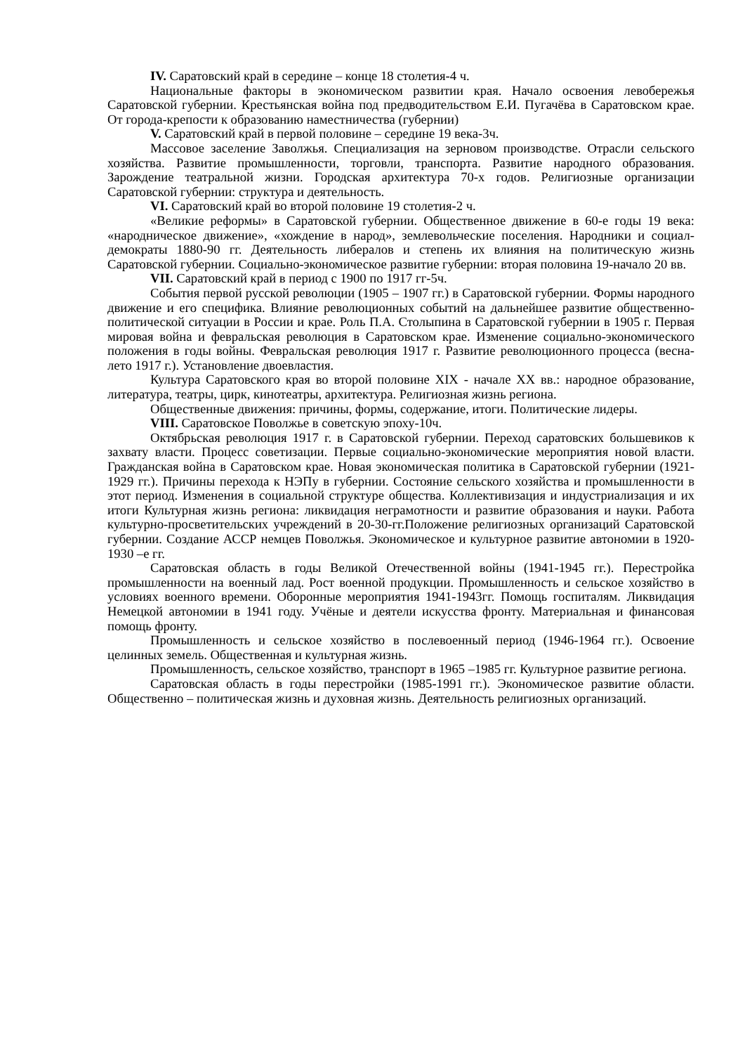IV. Саратовский край в середине – конце 18 столетия-4 ч.
Национальные факторы в экономическом развитии края. Начало освоения левобережья Саратовской губернии. Крестьянская война под предводительством Е.И. Пугачёва в Саратовском крае. От города-крепости к образованию наместничества (губернии)
V. Саратовский край в первой половине – середине 19 века-3ч.
Массовое заселение Заволжья. Специализация на зерновом производстве. Отрасли сельского хозяйства. Развитие промышленности, торговли, транспорта. Развитие народного образования. Зарождение театральной жизни. Городская архитектура 70-х годов. Религиозные организации Саратовской губернии: структура и деятельность.
VI. Саратовский край во второй половине 19 столетия-2 ч.
«Великие реформы» в Саратовской губернии. Общественное движение в 60-е годы 19 века: «народническое движение», «хождение в народ», землевольческие поселения. Народники и социал-демократы 1880-90 гг. Деятельность либералов и степень их влияния на политическую жизнь Саратовской губернии. Социально-экономическое развитие губернии: вторая половина 19-начало 20 вв.
VII. Саратовский край в период с 1900 по 1917 гг-5ч.
События первой русской революции (1905 – 1907 гг.) в Саратовской губернии. Формы народного движение и его специфика. Влияние революционных событий на дальнейшее развитие общественно-политической ситуации в России и крае. Роль П.А. Столыпина в Саратовской губернии в 1905 г. Первая мировая война и февральская революция в Саратовском крае. Изменение социально-экономического положения в годы войны. Февральская революция 1917 г. Развитие революционного процесса (весна-лето 1917 г.). Установление двоевластия.
Культура Саратовского края во второй половине XIX - начале XX вв.: народное образование, литература, театры, цирк, кинотеатры, архитектура. Религиозная жизнь региона.
Общественные движения: причины, формы, содержание, итоги. Политические лидеры.
VIII. Саратовское Поволжье в советскую эпоху-10ч.
Октябрьская революция 1917 г. в Саратовской губернии. Переход саратовских большевиков к захвату власти. Процесс советизации. Первые социально-экономические мероприятия новой власти. Гражданская война в Саратовском крае. Новая экономическая политика в Саратовской губернии (1921-1929 гг.). Причины перехода к НЭПу в губернии. Состояние сельского хозяйства и промышленности в этот период. Изменения в социальной структуре общества. Коллективизация и индустриализация и их итоги Культурная жизнь региона: ликвидация неграмотности и развитие образования и науки. Работа культурно-просветительских учреждений в 20-30-гг.Положение религиозных организаций Саратовской губернии. Создание АССР немцев Поволжья. Экономическое и культурное развитие автономии в 1920- 1930 –е гг.
Саратовская область в годы Великой Отечественной войны (1941-1945 гг.). Перестройка промышленности на военный лад. Рост военной продукции. Промышленность и сельское хозяйство в условиях военного времени. Оборонные мероприятия 1941-1943гг. Помощь госпиталям. Ликвидация Немецкой автономии в 1941 году. Учёные и деятели искусства фронту. Материальная и финансовая помощь фронту.
Промышленность и сельское хозяйство в послевоенный период (1946-1964 гг.). Освоение целинных земель. Общественная и культурная жизнь.
Промышленность, сельское хозяйство, транспорт в 1965 –1985 гг. Культурное развитие региона.
Саратовская область в годы перестройки (1985-1991 гг.). Экономическое развитие области. Общественно – политическая жизнь и духовная жизнь. Деятельность религиозных организаций.